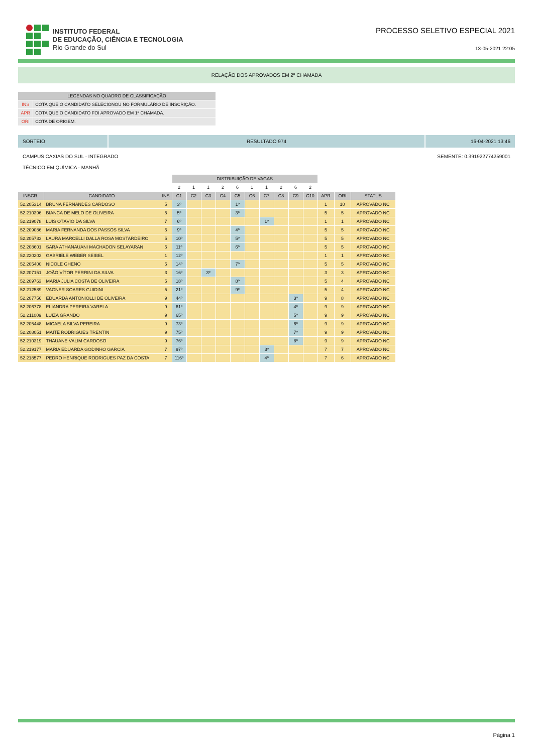INSTITUTO FEDERAL
DE EDUCAÇÃO, CIÊNCIA E TECNOLOGIA
Rio Grande do Sul
PROCESSO SELETIVO ESPECIAL 2021
13-05-2021 22:05
RELAÇÃO DOS APROVADOS EM 2ª CHAMADA
| LEGENDAS NO QUADRO DE CLASSIFICAÇÃO | |
| --- | --- |
| INS | COTA QUE O CANDIDATO SELECIONOU NO FORMULÁRIO DE INSCRIÇÃO. |
| APR | COTA QUE O CANDIDATO FOI APROVADO EM 1ª CHAMADA. |
| ORI | COTA DE ORIGEM. |
SORTEIO RESULTADO 974 16-04-2021 13:46
CAMPUS CAXIAS DO SUL - INTEGRADO
TÉCNICO EM QUÍMICA - MANHÃ
SEMENTE: 0.391922774259001
| | | | DISTRIBUIÇÃO DE VAGAS | | | | | | | | | | | | |
| | | | 2 | 1 | 1 | 2 | 6 | 1 | 1 | 2 | 6 | 2 | | | |
| INSCR. | CANDIDATO | INS | C1 | C2 | C3 | C4 | C5 | C6 | C7 | C8 | C9 | C10 | APR | ORI | STATUS |
| 52.205314 | BRUNA FERNANDES CARDOSO | 5 | 3º | | | | 1º | | | | | | 1 | 10 | APROVADO NC |
| 52.210396 | BIANCA DE MELO DE OLIVEIRA | 5 | 5º | | | | 3º | | | | | | 5 | 5 | APROVADO NC |
| 52.219078 | LUIS OTÁVIO DA SILVA | 7 | 6º | | | | | | 1º | | | | 1 | 1 | APROVADO NC |
| 52.209086 | MARIA FERNANDA DOS PASSOS SILVA | 5 | 9º | | | | 4º | | | | | | 5 | 5 | APROVADO NC |
| 52.205733 | LAURA MARCELLI DALLA ROSA MOSTARDEIRO | 5 | 10º | | | | 5º | | | | | | 5 | 5 | APROVADO NC |
| 52.208601 | SARA ATHANAUANI MACHADON SELAYARAN | 5 | 11º | | | | 6º | | | | | | 5 | 5 | APROVADO NC |
| 52.220202 | GABRIELE WEBER SEIBEL | 1 | 12º | | | | | | | | | | 1 | 1 | APROVADO NC |
| 52.205400 | NICOLE GHENO | 5 | 14º | | | | 7º | | | | | | 5 | 5 | APROVADO NC |
| 52.207151 | JOÃO VÍTOR PERRINI DA SILVA | 3 | 16º | | 3º | | | | | | | | 3 | 3 | APROVADO NC |
| 52.209763 | MARIA JULIA COSTA DE OLIVEIRA | 5 | 18º | | | | 8º | | | | | | 5 | 4 | APROVADO NC |
| 52.212589 | VAGNER SOARES GUIDINI | 5 | 21º | | | | 9º | | | | | | 5 | 4 | APROVADO NC |
| 52.207756 | EDUARDA ANTONIOLLI DE OLIVEIRA | 9 | 44º | | | | | | | | 3º | | 9 | 8 | APROVADO NC |
| 52.206778 | ELIANDRA PEREIRA VARELA | 9 | 61º | | | | | | | | 4º | | 9 | 9 | APROVADO NC |
| 52.211009 | LUIZA GRANDO | 9 | 65º | | | | | | | | 5º | | 9 | 9 | APROVADO NC |
| 52.205448 | MICAELA SILVA PEREIRA | 9 | 73º | | | | | | | | 6º | | 9 | 9 | APROVADO NC |
| 52.208051 | MAITÊ RODRIGUES TRENTIN | 9 | 75º | | | | | | | | 7º | | 9 | 9 | APROVADO NC |
| 52.210319 | THAUANE VALIM CARDOSO | 9 | 76º | | | | | | | | 8º | | 9 | 9 | APROVADO NC |
| 52.219177 | MARIA EDUARDA GODINHO GARCIA | 7 | 97º | | | | | | 3º | | | | 7 | 7 | APROVADO NC |
| 52.218577 | PEDRO HENRIQUE RODRIGUES PAZ DA COSTA | 7 | 116º | | | | | | 4º | | | | 7 | 6 | APROVADO NC |
Página 1